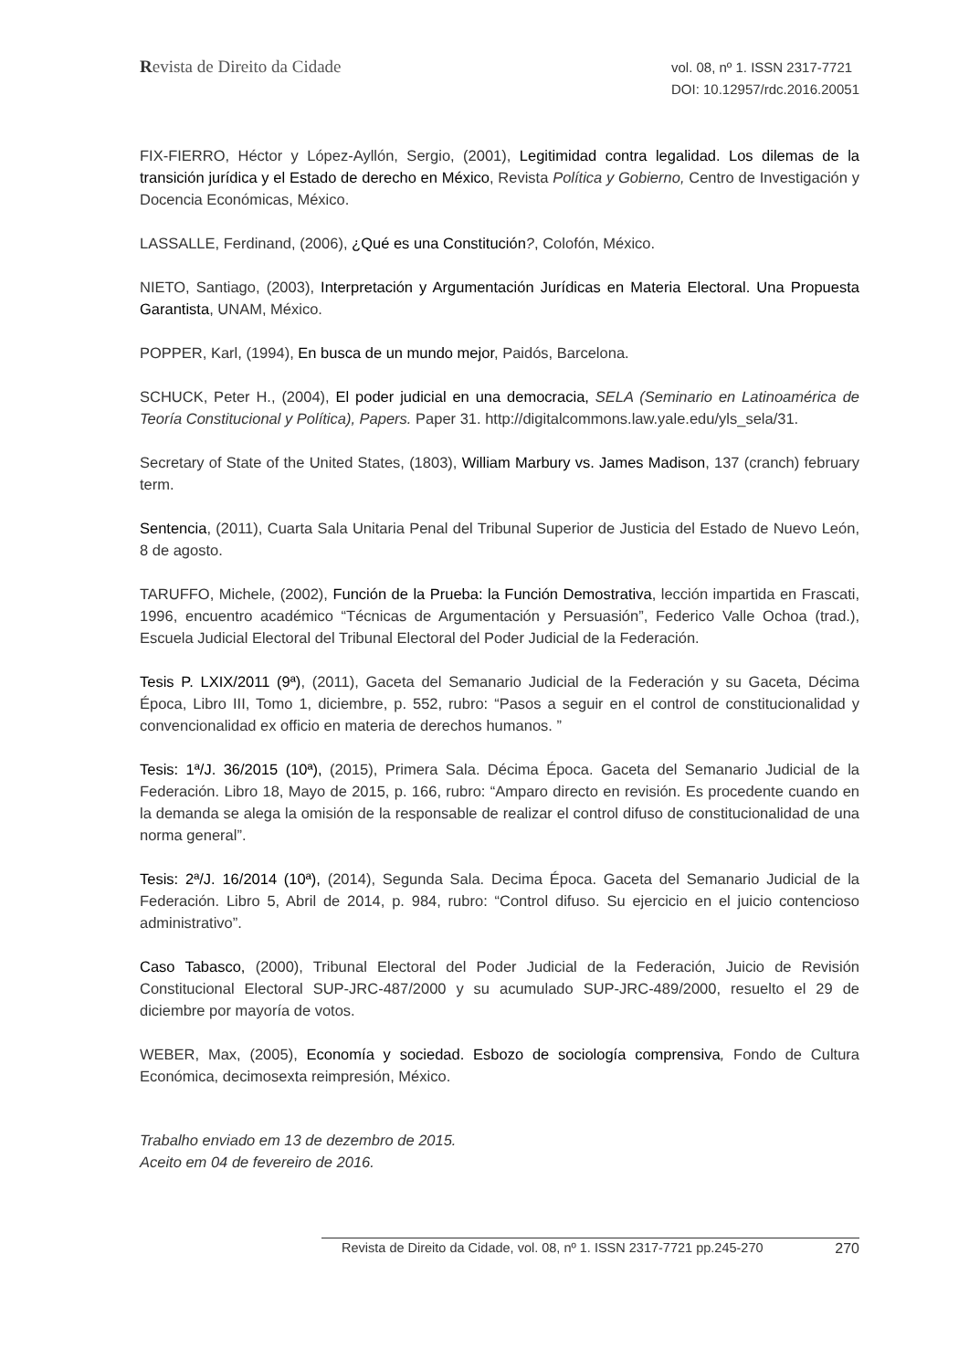Revista de Direito da Cidade
vol. 08, nº 1. ISSN 2317-7721
DOI: 10.12957/rdc.2016.20051
FIX-FIERRO, Héctor y López-Ayllón, Sergio, (2001), Legitimidad contra legalidad. Los dilemas de la transición jurídica y el Estado de derecho en México, Revista Política y Gobierno, Centro de Investigación y Docencia Económicas, México.
LASSALLE, Ferdinand, (2006), ¿Qué es una Constitución?, Colofón, México.
NIETO, Santiago, (2003), Interpretación y Argumentación Jurídicas en Materia Electoral. Una Propuesta Garantista, UNAM, México.
POPPER, Karl, (1994), En busca de un mundo mejor, Paidós, Barcelona.
SCHUCK, Peter H., (2004), El poder judicial en una democracia, SELA (Seminario en Latinoamérica de Teoría Constitucional y Política), Papers. Paper 31. http://digitalcommons.law.yale.edu/yls_sela/31.
Secretary of State of the United States, (1803), William Marbury vs. James Madison, 137 (cranch) february term.
Sentencia, (2011), Cuarta Sala Unitaria Penal del Tribunal Superior de Justicia del Estado de Nuevo León, 8 de agosto.
TARUFFO, Michele, (2002), Función de la Prueba: la Función Demostrativa, lección impartida en Frascati, 1996, encuentro académico “Técnicas de Argumentación y Persuasión”, Federico Valle Ochoa (trad.), Escuela Judicial Electoral del Tribunal Electoral del Poder Judicial de la Federación.
Tesis P. LXIX/2011 (9ª), (2011), Gaceta del Semanario Judicial de la Federación y su Gaceta, Décima Época, Libro III, Tomo 1, diciembre, p. 552, rubro: “Pasos a seguir en el control de constitucionalidad y convencionalidad ex officio en materia de derechos humanos. ”
Tesis: 1ª/J. 36/2015 (10ª), (2015), Primera Sala. Décima Época. Gaceta del Semanario Judicial de la Federación. Libro 18, Mayo de 2015, p. 166, rubro: “Amparo directo en revisión. Es procedente cuando en la demanda se alega la omisión de la responsable de realizar el control difuso de constitucionalidad de una norma general”.
Tesis: 2ª/J. 16/2014 (10ª), (2014), Segunda Sala. Decima Época. Gaceta del Semanario Judicial de la Federación. Libro 5, Abril de 2014, p. 984, rubro: “Control difuso. Su ejercicio en el juicio contencioso administrativo”.
Caso Tabasco, (2000), Tribunal Electoral del Poder Judicial de la Federación, Juicio de Revisión Constitucional Electoral SUP-JRC-487/2000 y su acumulado SUP-JRC-489/2000, resuelto el 29 de diciembre por mayoría de votos.
WEBER, Max, (2005), Economía y sociedad. Esbozo de sociología comprensiva, Fondo de Cultura Económica, decimosexta reimpresión, México.
Trabalho enviado em 13 de dezembro de 2015.
Aceito em 04 de fevereiro de 2016.
Revista de Direito da Cidade, vol. 08, nº 1. ISSN 2317-7721 pp.245-270 270